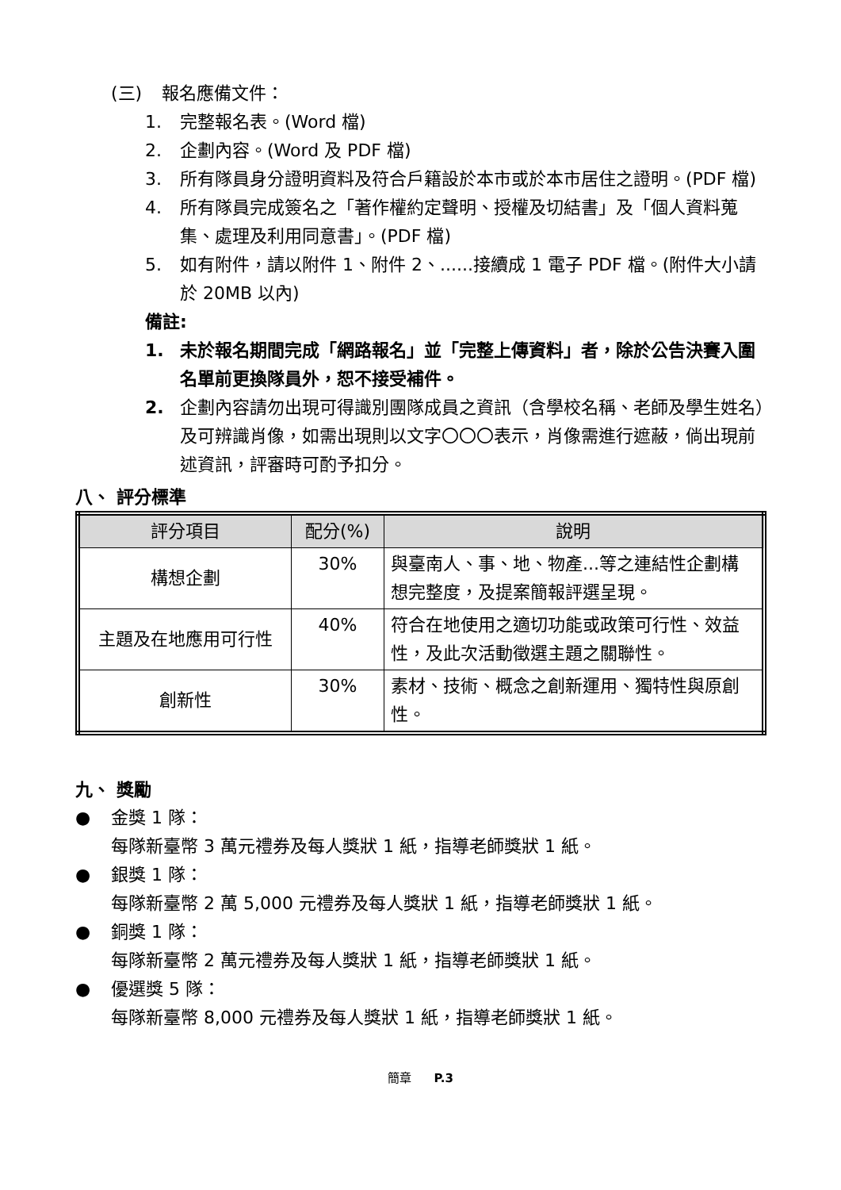(三) 報名應備文件：
1. 完整報名表。(Word 檔)
2. 企劃內容。(Word 及 PDF 檔)
3. 所有隊員身分證明資料及符合戶籍設於本市或於本市居住之證明。(PDF 檔)
4. 所有隊員完成簽名之「著作權約定聲明、授權及切結書」及「個人資料蒐集、處理及利用同意書」。(PDF 檔)
5. 如有附件，請以附件 1、附件 2、......接續成 1 電子 PDF 檔。(附件大小請於 20MB 以內)
備註:
1. 未於報名期間完成「網路報名」並「完整上傳資料」者，除於公告決賽入圍名單前更換隊員外，恕不接受補件。
2. 企劃內容請勿出現可得識別團隊成員之資訊（含學校名稱、老師及學生姓名）及可辨識肖像，如需出現則以文字〇〇〇表示，肖像需進行遮蔽，倘出現前述資訊，評審時可酌予扣分。
八、 評分標準
| 評分項目 | 配分(%) | 說明 |
| --- | --- | --- |
| 構想企劃 | 30% | 與臺南人、事、地、物產...等之連結性企劃構想完整度，及提案簡報評選呈現。 |
| 主題及在地應用可行性 | 40% | 符合在地使用之適切功能或政策可行性、效益性，及此次活動徵選主題之關聯性。 |
| 創新性 | 30% | 素材、技術、概念之創新運用、獨特性與原創性。 |
九、 獎勵
● 金獎 1 隊：
每隊新臺幣 3 萬元禮券及每人獎狀 1 紙，指導老師獎狀 1 紙。
● 銀獎 1 隊：
每隊新臺幣 2 萬 5,000 元禮券及每人獎狀 1 紙，指導老師獎狀 1 紙。
● 銅獎 1 隊：
每隊新臺幣 2 萬元禮券及每人獎狀 1 紙，指導老師獎狀 1 紙。
● 優選獎 5 隊：
每隊新臺幣 8,000 元禮券及每人獎狀 1 紙，指導老師獎狀 1 紙。
簡章 P.3